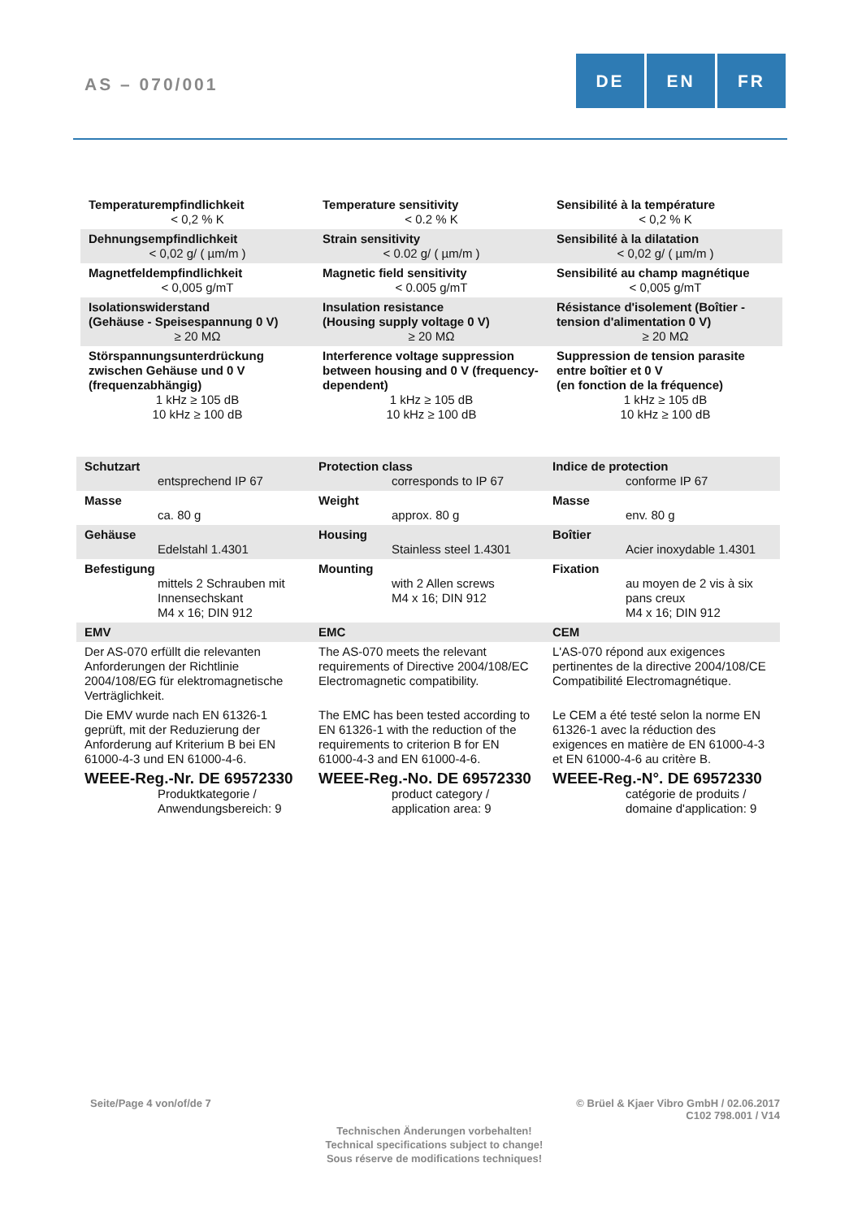AS – 070/001
DE EN FR
| Temperaturempfindlichkeit < 0,2 % K | Temperature sensitivity < 0.2 % K | Sensibilité à la température < 0,2 % K |
| Dehnungsempfindlichkeit < 0,02 g/ ( µm/m ) | Strain sensitivity < 0.02 g/ ( µm/m ) | Sensibilité à la dilatation < 0,02 g/ ( µm/m ) |
| Magnetfeldempfindlichkeit < 0,005 g/mT | Magnetic field sensitivity < 0.005 g/mT | Sensibilité au champ magnétique < 0,005 g/mT |
| Isolationswiderstand (Gehäuse - Speisespannung 0 V) ≥ 20 MΩ | Insulation resistance (Housing supply voltage 0 V) ≥ 20 MΩ | Résistance d'isolement (Boîtier - tension d'alimentation 0 V) ≥ 20 MΩ |
| Störspannungsunterdrückung zwischen Gehäuse und 0 V (frequenzabhängig) 1 kHz ≥ 105 dB 10 kHz ≥ 100 dB | Interference voltage suppression between housing and 0 V (frequency-dependent) 1 kHz ≥ 105 dB 10 kHz ≥ 100 dB | Suppression de tension parasite entre boîtier et 0 V (en fonction de la fréquence) 1 kHz ≥ 105 dB 10 kHz ≥ 100 dB |
| Schutzart entsprechend IP 67 | Protection class corresponds to IP 67 | Indice de protection conforme IP 67 |
| Masse ca. 80 g | Weight approx. 80 g | Masse env. 80 g |
| Gehäuse Edelstahl 1.4301 | Housing Stainless steel 1.4301 | Boîtier Acier inoxydable 1.4301 |
| Befestigung mittels 2 Schrauben mit Innensechskant M4 x 16; DIN 912 | Mounting with 2 Allen screws M4 x 16; DIN 912 | Fixation au moyen de 2 vis à six pans creux M4 x 16; DIN 912 |
| EMV | EMC | CEM |
| Der AS-070 erfüllt die relevanten Anforderungen der Richtlinie 2004/108/EG für elektromagnetische Verträglichkeit. | The AS-070 meets the relevant requirements of Directive 2004/108/EC Electromagnetic compatibility. | L'AS-070 répond aux exigences pertinentes de la directive 2004/108/CE Compatibilité Electromagnétique. |
| Die EMV wurde nach EN 61326-1 geprüft, mit der Reduzierung der Anforderung auf Kriterium B bei EN 61000-4-3 und EN 61000-4-6. | The EMC has been tested according to EN 61326-1 with the reduction of the requirements to criterion B for EN 61000-4-3 and EN 61000-4-6. | Le CEM a été testé selon la norme EN 61326-1 avec la réduction des exigences en matière de EN 61000-4-3 et EN 61000-4-6 au critère B. |
| WEEE-Reg.-Nr. DE 69572330 Produktkategorie / Anwendungsbereich: 9 | WEEE-Reg.-No. DE 69572330 product category / application area: 9 | WEEE-Reg.-N°. DE 69572330 catégorie de produits / domaine d'application: 9 |
Seite/Page 4 von/of/de 7 © Brüel & Kjaer Vibro GmbH / 02.06.2017
C102 798.001 / V14
Technischen Änderungen vorbehalten!
Technical specifications subject to change!
Sous réserve de modifications techniques!